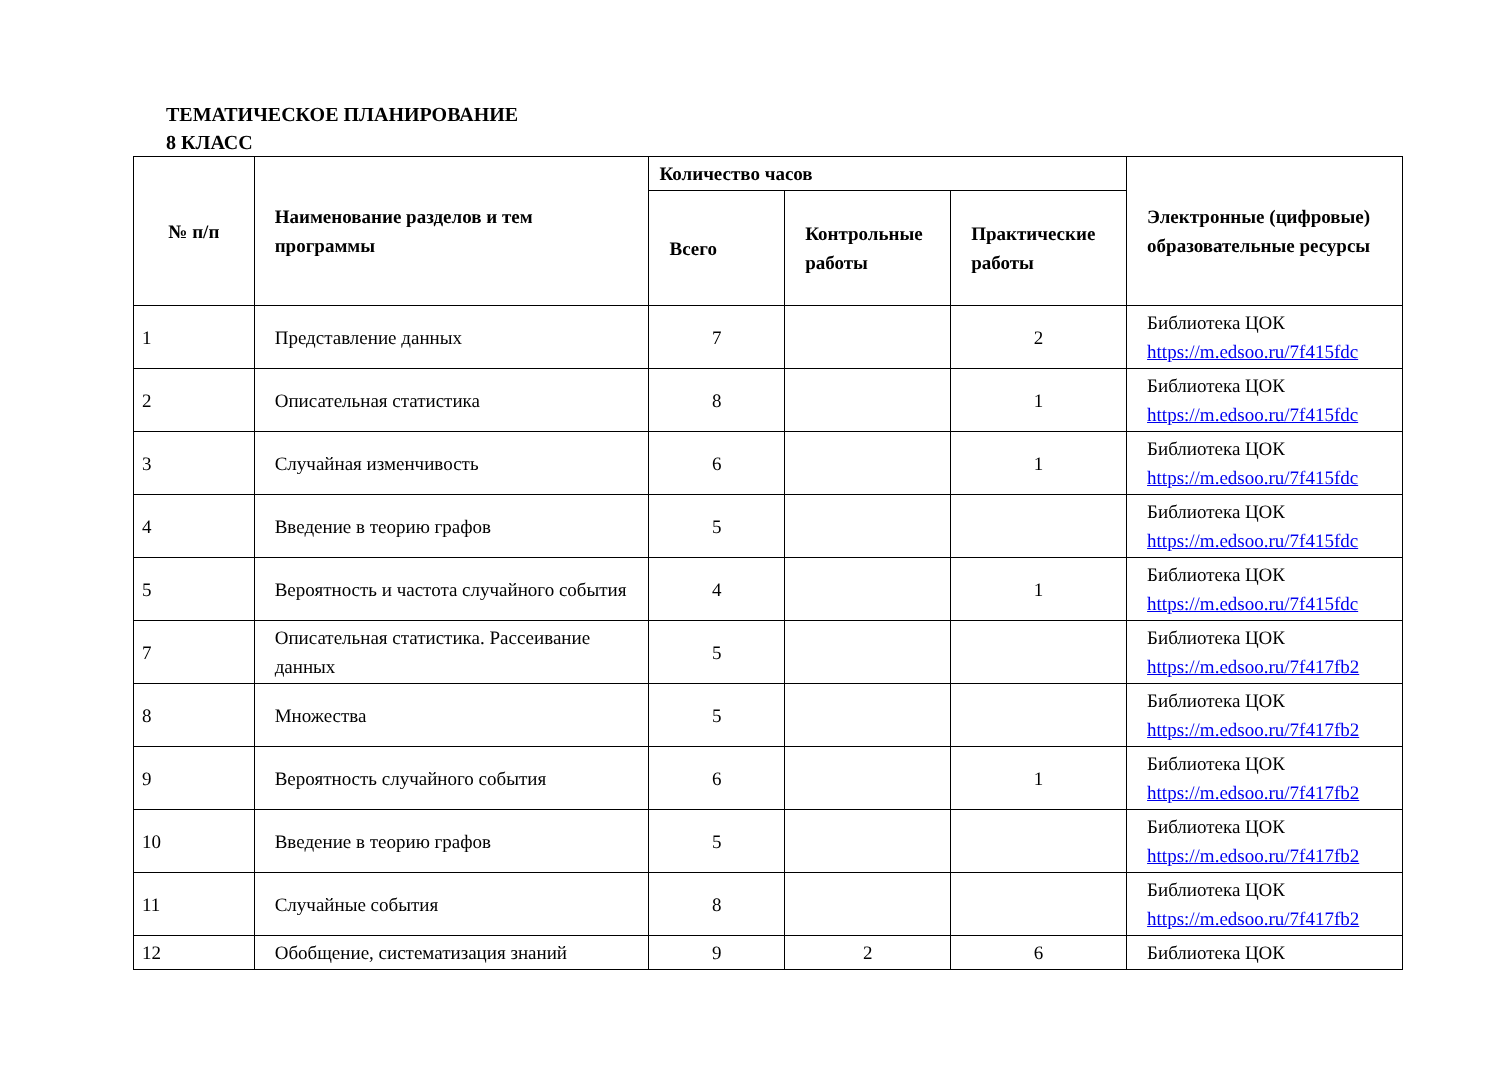ТЕМАТИЧЕСКОЕ ПЛАНИРОВАНИЕ
8 КЛАСС
| № п/п | Наименование разделов и тем программы | Количество часов | | | Электронные (цифровые) образовательные ресурсы |
| --- | --- | --- | --- | --- | --- |
| | | Всего | Контрольные работы | Практические работы | |
| 1 | Представление данных | 7 | | 2 | Библиотека ЦОК https://m.edsoo.ru/7f415fdc |
| 2 | Описательная статистика | 8 | | 1 | Библиотека ЦОК https://m.edsoo.ru/7f415fdc |
| 3 | Случайная изменчивость | 6 | | 1 | Библиотека ЦОК https://m.edsoo.ru/7f415fdc |
| 4 | Введение в теорию графов | 5 | | | Библиотека ЦОК https://m.edsoo.ru/7f415fdc |
| 5 | Вероятность и частота случайного события | 4 | | 1 | Библиотека ЦОК https://m.edsoo.ru/7f415fdc |
| 7 | Описательная статистика. Рассеивание данных | 5 | | | Библиотека ЦОК https://m.edsoo.ru/7f417fb2 |
| 8 | Множества | 5 | | | Библиотека ЦОК https://m.edsoo.ru/7f417fb2 |
| 9 | Вероятность случайного события | 6 | | 1 | Библиотека ЦОК https://m.edsoo.ru/7f417fb2 |
| 10 | Введение в теорию графов | 5 | | | Библиотека ЦОК https://m.edsoo.ru/7f417fb2 |
| 11 | Случайные события | 8 | | | Библиотека ЦОК https://m.edsoo.ru/7f417fb2 |
| 12 | Обобщение, систематизация знаний | 9 | 2 | 6 | Библиотека ЦОК |